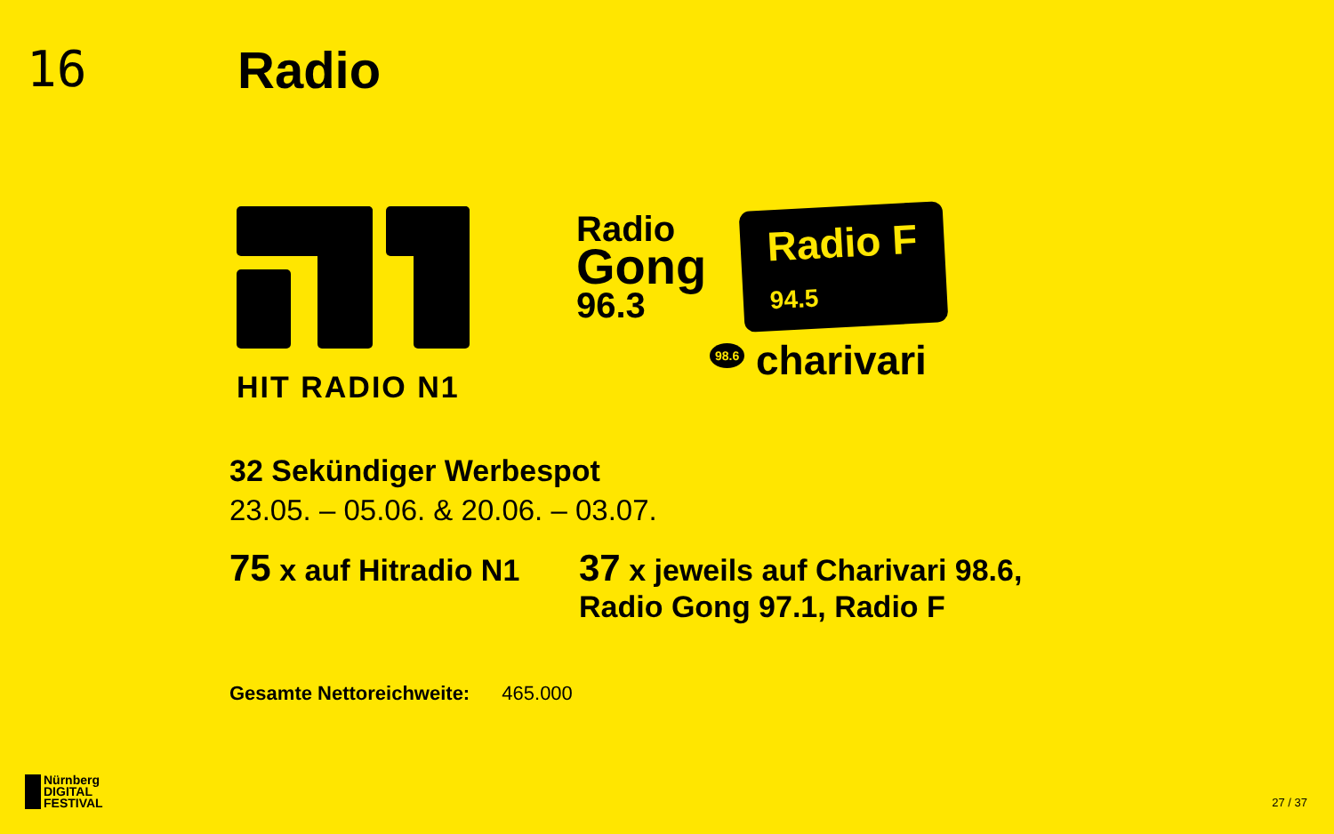16 Radio
HIT RADIO N1
Radio
Gong
96.3
Radio F
94.5
<sup>98.6</sup> charivari
32 Sekündiger Werbespot
23.05. – 05.06. & 20.06. – 03.07.
75 x auf Hitradio N1
37 x jeweils auf Charivari 98.6,
Radio Gong 97.1, Radio F
Gesamte Nettoreichweite: 465.000
Nürnberg
DIGITAL
FESTIVAL
27 / 37